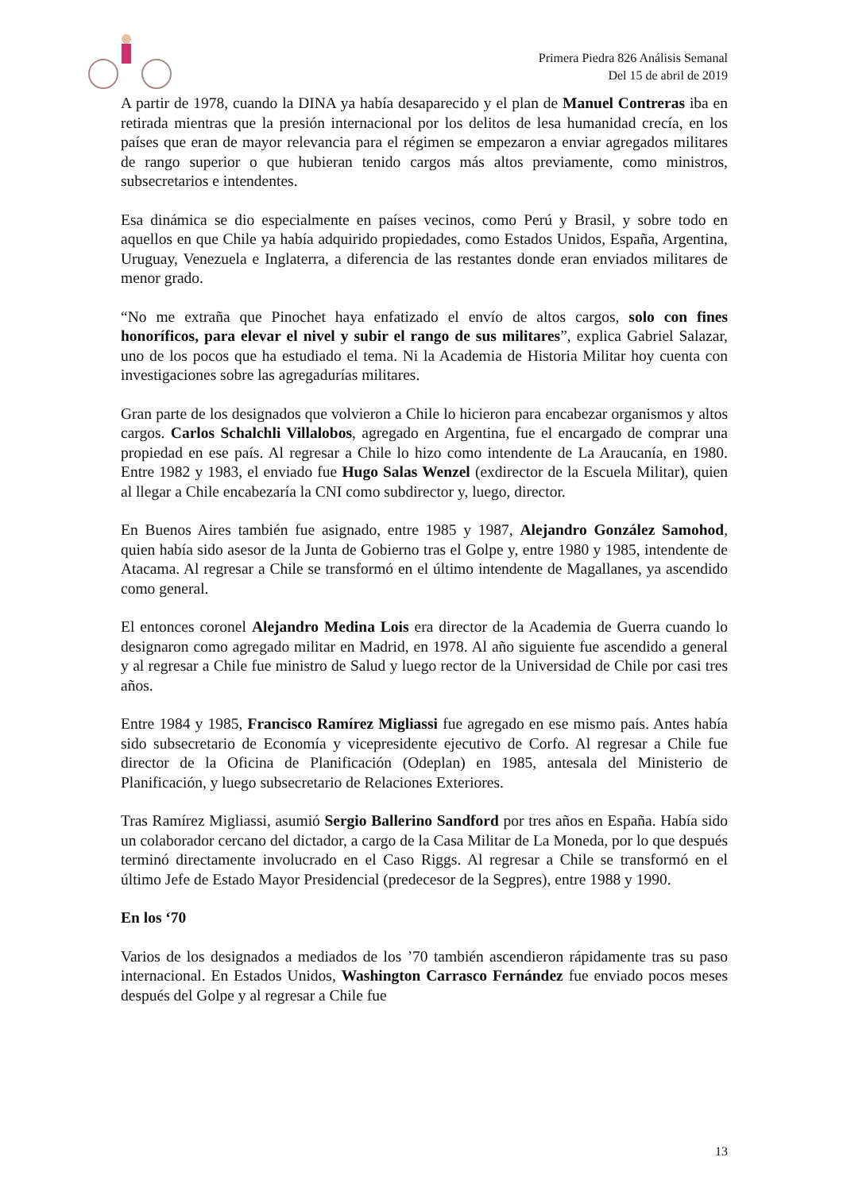Primera Piedra 826 Análisis Semanal
Del 15 de abril de 2019
A partir de 1978, cuando la DINA ya había desaparecido y el plan de Manuel Contreras iba en retirada mientras que la presión internacional por los delitos de lesa humanidad crecía, en los países que eran de mayor relevancia para el régimen se empezaron a enviar agregados militares de rango superior o que hubieran tenido cargos más altos previamente, como ministros, subsecretarios e intendentes.
Esa dinámica se dio especialmente en países vecinos, como Perú y Brasil, y sobre todo en aquellos en que Chile ya había adquirido propiedades, como Estados Unidos, España, Argentina, Uruguay, Venezuela e Inglaterra, a diferencia de las restantes donde eran enviados militares de menor grado.
“No me extraña que Pinochet haya enfatizado el envío de altos cargos, solo con fines honoríficos, para elevar el nivel y subir el rango de sus militares”, explica Gabriel Salazar, uno de los pocos que ha estudiado el tema. Ni la Academia de Historia Militar hoy cuenta con investigaciones sobre las agregadurías militares.
Gran parte de los designados que volvieron a Chile lo hicieron para encabezar organismos y altos cargos. Carlos Schalchli Villalobos, agregado en Argentina, fue el encargado de comprar una propiedad en ese país. Al regresar a Chile lo hizo como intendente de La Araucanía, en 1980. Entre 1982 y 1983, el enviado fue Hugo Salas Wenzel (exdirector de la Escuela Militar), quien al llegar a Chile encabezaría la CNI como subdirector y, luego, director.
En Buenos Aires también fue asignado, entre 1985 y 1987, Alejandro González Samohod, quien había sido asesor de la Junta de Gobierno tras el Golpe y, entre 1980 y 1985, intendente de Atacama. Al regresar a Chile se transformó en el último intendente de Magallanes, ya ascendido como general.
El entonces coronel Alejandro Medina Lois era director de la Academia de Guerra cuando lo designaron como agregado militar en Madrid, en 1978. Al año siguiente fue ascendido a general y al regresar a Chile fue ministro de Salud y luego rector de la Universidad de Chile por casi tres años.
Entre 1984 y 1985, Francisco Ramírez Migliassi fue agregado en ese mismo país. Antes había sido subsecretario de Economía y vicepresidente ejecutivo de Corfo. Al regresar a Chile fue director de la Oficina de Planificación (Odeplan) en 1985, antesala del Ministerio de Planificación, y luego subsecretario de Relaciones Exteriores.
Tras Ramírez Migliassi, asumió Sergio Ballerino Sandford por tres años en España. Había sido un colaborador cercano del dictador, a cargo de la Casa Militar de La Moneda, por lo que después terminó directamente involucrado en el Caso Riggs. Al regresar a Chile se transformó en el último Jefe de Estado Mayor Presidencial (predecesor de la Segpres), entre 1988 y 1990.
En los ‘70
Varios de los designados a mediados de los ’70 también ascendieron rápidamente tras su paso internacional. En Estados Unidos, Washington Carrasco Fernández fue enviado pocos meses después del Golpe y al regresar a Chile fue
13